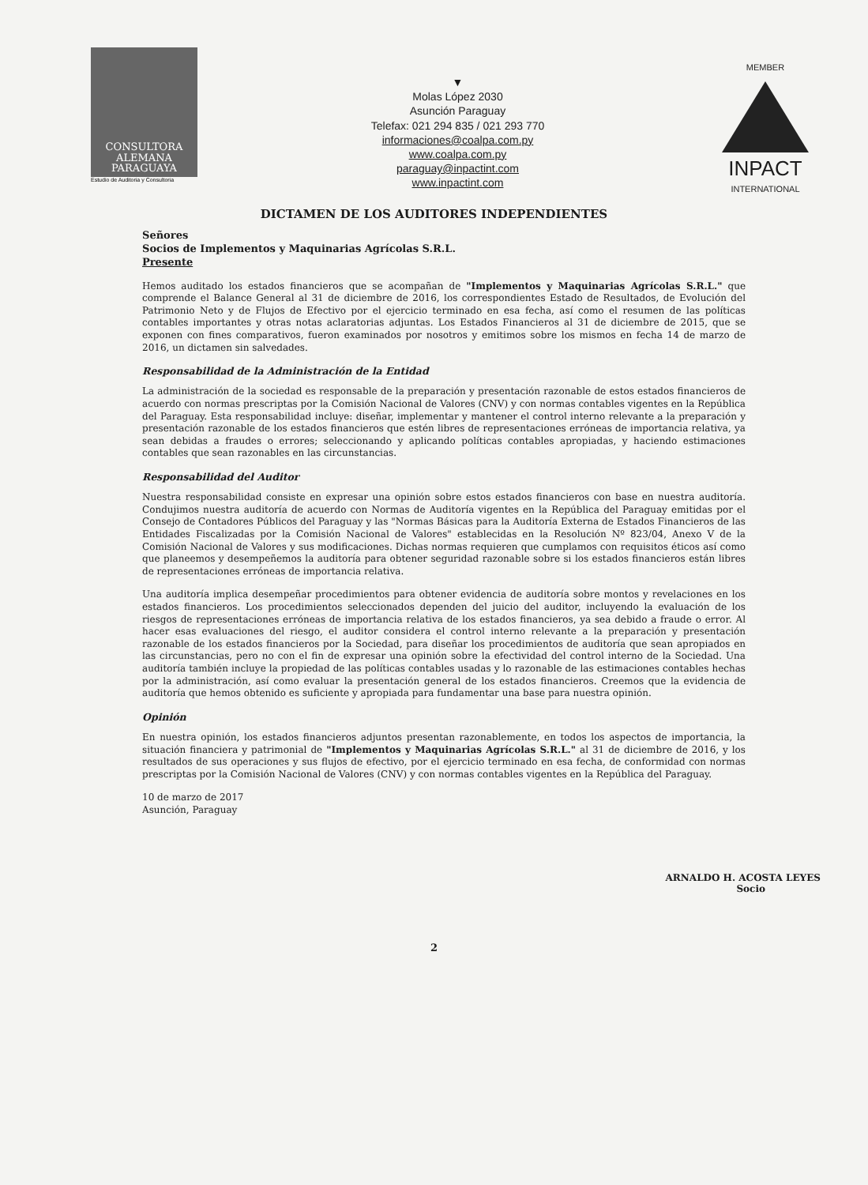CONSULTORA
ALEMANA
PARAGUAYA
Estudio de Auditoria y Consultoria
▼
Molas López 2030
Asunción Paraguay
Telefax: 021 294 835 / 021 293 770
informaciones@coalpa.com.py
www.coalpa.com.py
paraguay@inpactint.com
www.inpactint.com
MEMBER
INPACT
INTERNATIONAL
DICTAMEN DE LOS AUDITORES INDEPENDIENTES
Señores
Socios de Implementos y Maquinarias Agrícolas S.R.L.
Presente
Hemos auditado los estados financieros que se acompañan de "Implementos y Maquinarias Agrícolas S.R.L." que comprende el Balance General al 31 de diciembre de 2016, los correspondientes Estado de Resultados, de Evolución del Patrimonio Neto y de Flujos de Efectivo por el ejercicio terminado en esa fecha, así como el resumen de las políticas contables importantes y otras notas aclaratorias adjuntas. Los Estados Financieros al 31 de diciembre de 2015, que se exponen con fines comparativos, fueron examinados por nosotros y emitimos sobre los mismos en fecha 14 de marzo de 2016, un dictamen sin salvedades.
Responsabilidad de la Administración de la Entidad
La administración de la sociedad es responsable de la preparación y presentación razonable de estos estados financieros de acuerdo con normas prescriptas por la Comisión Nacional de Valores (CNV) y con normas contables vigentes en la República del Paraguay. Esta responsabilidad incluye: diseñar, implementar y mantener el control interno relevante a la preparación y presentación razonable de los estados financieros que estén libres de representaciones erróneas de importancia relativa, ya sean debidas a fraudes o errores; seleccionando y aplicando políticas contables apropiadas, y haciendo estimaciones contables que sean razonables en las circunstancias.
Responsabilidad del Auditor
Nuestra responsabilidad consiste en expresar una opinión sobre estos estados financieros con base en nuestra auditoría. Condujimos nuestra auditoría de acuerdo con Normas de Auditoría vigentes en la República del Paraguay emitidas por el Consejo de Contadores Públicos del Paraguay y las "Normas Básicas para la Auditoría Externa de Estados Financieros de las Entidades Fiscalizadas por la Comisión Nacional de Valores" establecidas en la Resolución Nº 823/04, Anexo V de la Comisión Nacional de Valores y sus modificaciones. Dichas normas requieren que cumplamos con requisitos éticos así como que planeemos y desempeñemos la auditoría para obtener seguridad razonable sobre si los estados financieros están libres de representaciones erróneas de importancia relativa.
Una auditoría implica desempeñar procedimientos para obtener evidencia de auditoría sobre montos y revelaciones en los estados financieros. Los procedimientos seleccionados dependen del juicio del auditor, incluyendo la evaluación de los riesgos de representaciones erróneas de importancia relativa de los estados financieros, ya sea debido a fraude o error. Al hacer esas evaluaciones del riesgo, el auditor considera el control interno relevante a la preparación y presentación razonable de los estados financieros por la Sociedad, para diseñar los procedimientos de auditoría que sean apropiados en las circunstancias, pero no con el fin de expresar una opinión sobre la efectividad del control interno de la Sociedad. Una auditoría también incluye la propiedad de las políticas contables usadas y lo razonable de las estimaciones contables hechas por la administración, así como evaluar la presentación general de los estados financieros. Creemos que la evidencia de auditoría que hemos obtenido es suficiente y apropiada para fundamentar una base para nuestra opinión.
Opinión
En nuestra opinión, los estados financieros adjuntos presentan razonablemente, en todos los aspectos de importancia, la situación financiera y patrimonial de "Implementos y Maquinarias Agrícolas S.R.L." al 31 de diciembre de 2016, y los resultados de sus operaciones y sus flujos de efectivo, por el ejercicio terminado en esa fecha, de conformidad con normas prescriptas por la Comisión Nacional de Valores (CNV) y con normas contables vigentes en la República del Paraguay.
10 de marzo de 2017
Asunción, Paraguay
ARNALDO H. ACOSTA LEYES
Socio
2